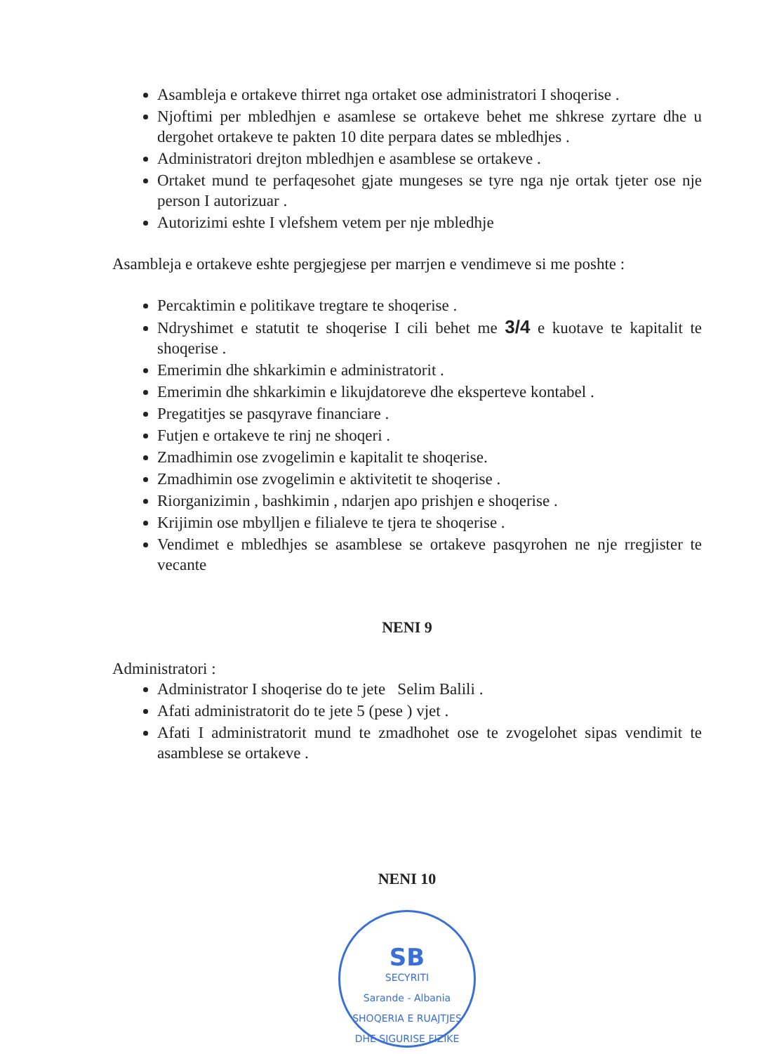Asambleja e ortakeve thirret nga ortaket ose administratori I shoqerise .
Njoftimi per mbledhjen e asamlese se ortakeve behet me shkrese zyrtare dhe u dergohet ortakeve te pakten 10 dite perpara dates se mbledhjes .
Administratori drejton mbledhjen e asamblese se ortakeve .
Ortaket mund te perfaqesohet gjate mungeses se tyre nga nje ortak tjeter ose nje person I autorizuar .
Autorizimi eshte I vlefshem vetem per nje mbledhje
Asambleja e ortakeve eshte pergjegjese per marrjen e vendimeve si me poshte :
Percaktimin e politikave tregtare te shoqerise .
Ndryshimet e statutit te shoqerise I cili behet me 3/4 e kuotave te kapitalit te shoqerise .
Emerimin dhe shkarkimin e administratorit .
Emerimin dhe shkarkimin e likujdatoreve dhe eksperteve kontabel .
Pregatitjes se pasqyrave financiare .
Futjen e ortakeve te rinj ne shoqeri .
Zmadhimin ose zvogelimin e kapitalit te shoqerise.
Zmadhimin ose zvogelimin e aktivitetit te shoqerise .
Riorganizimin , bashkimin , ndarjen apo prishjen e shoqerise .
Krijimin ose mbylljen e filialeve te tjera te shoqerise .
Vendimet e mbledhjes se asamblese se ortakeve pasqyrohen ne nje rregjister te vecante
NENI 9
Administratori :
Administrator I shoqerise do te jete Selim Balili .
Afati administratorit do te jete 5 (pese ) vjet .
Afati I administratorit mund te zmadhohet ose te zvogelohet sipas vendimit te asamblese se ortakeve .
NENI 10
SB
SECYRITI
Sarande - Albania
SHOQERIA E RUAJTJES DHE SIGURISE FIZIKE